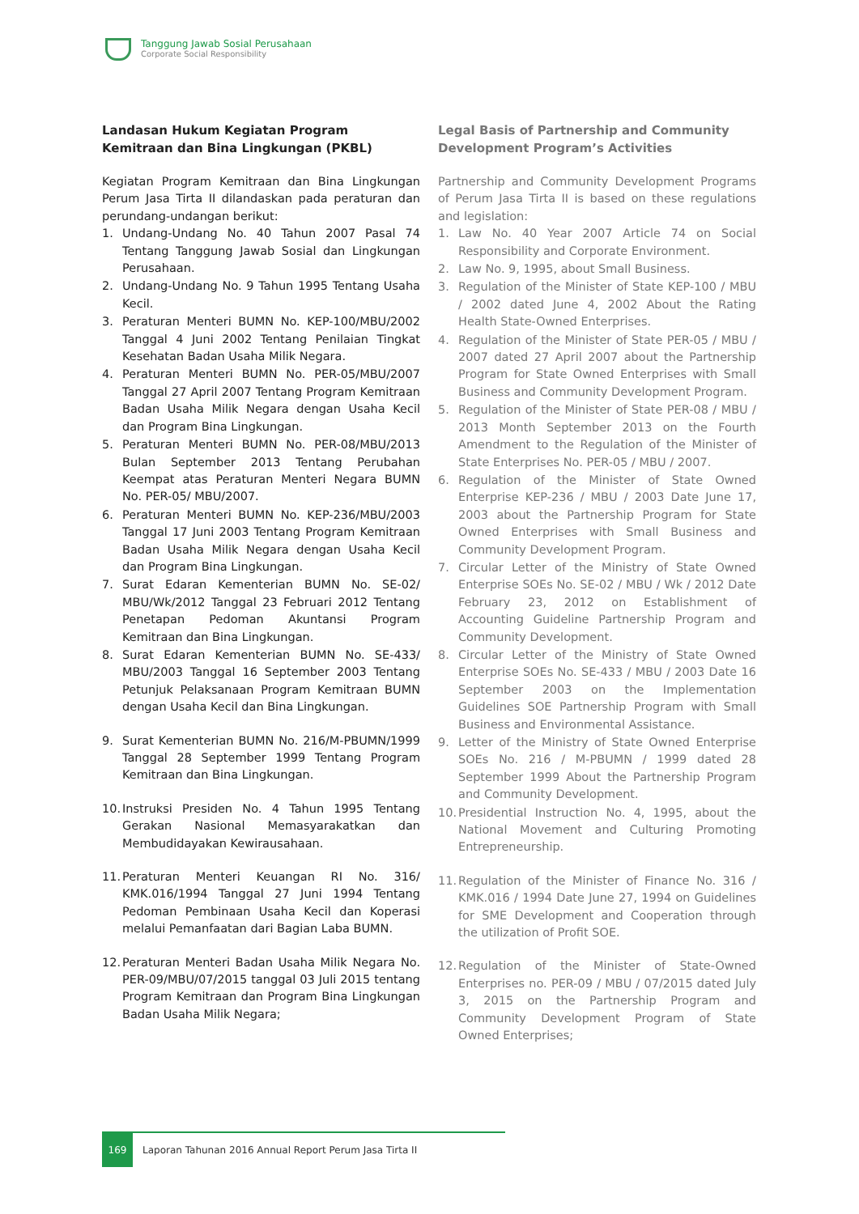Tanggung Jawab Sosial Perusahaan
Corporate Social Responsibility
Landasan Hukum Kegiatan Program Kemitraan dan Bina Lingkungan (PKBL)
Kegiatan Program Kemitraan dan Bina Lingkungan Perum Jasa Tirta II dilandaskan pada peraturan dan perundang-undangan berikut:
1. Undang-Undang No. 40 Tahun 2007 Pasal 74 Tentang Tanggung Jawab Sosial dan Lingkungan Perusahaan.
2. Undang-Undang No. 9 Tahun 1995 Tentang Usaha Kecil.
3. Peraturan Menteri BUMN No. KEP-100/MBU/2002 Tanggal 4 Juni 2002 Tentang Penilaian Tingkat Kesehatan Badan Usaha Milik Negara.
4. Peraturan Menteri BUMN No. PER-05/MBU/2007 Tanggal 27 April 2007 Tentang Program Kemitraan Badan Usaha Milik Negara dengan Usaha Kecil dan Program Bina Lingkungan.
5. Peraturan Menteri BUMN No. PER-08/MBU/2013 Bulan September 2013 Tentang Perubahan Keempat atas Peraturan Menteri Negara BUMN No. PER-05/ MBU/2007.
6. Peraturan Menteri BUMN No. KEP-236/MBU/2003 Tanggal 17 Juni 2003 Tentang Program Kemitraan Badan Usaha Milik Negara dengan Usaha Kecil dan Program Bina Lingkungan.
7. Surat Edaran Kementerian BUMN No. SE-02/ MBU/Wk/2012 Tanggal 23 Februari 2012 Tentang Penetapan Pedoman Akuntansi Program Kemitraan dan Bina Lingkungan.
8. Surat Edaran Kementerian BUMN No. SE-433/ MBU/2003 Tanggal 16 September 2003 Tentang Petunjuk Pelaksanaan Program Kemitraan BUMN dengan Usaha Kecil dan Bina Lingkungan.
9. Surat Kementerian BUMN No. 216/M-PBUMN/1999 Tanggal 28 September 1999 Tentang Program Kemitraan dan Bina Lingkungan.
10. Instruksi Presiden No. 4 Tahun 1995 Tentang Gerakan Nasional Memasyarakatkan dan Membudidayakan Kewirausahaan.
11. Peraturan Menteri Keuangan RI No. 316/ KMK.016/1994 Tanggal 27 Juni 1994 Tentang Pedoman Pembinaan Usaha Kecil dan Koperasi melalui Pemanfaatan dari Bagian Laba BUMN.
12. Peraturan Menteri Badan Usaha Milik Negara No. PER-09/MBU/07/2015 tanggal 03 Juli 2015 tentang Program Kemitraan dan Program Bina Lingkungan Badan Usaha Milik Negara;
Legal Basis of Partnership and Community Development Program’s Activities
Partnership and Community Development Programs of Perum Jasa Tirta II is based on these regulations and legislation:
1. Law No. 40 Year 2007 Article 74 on Social Responsibility and Corporate Environment.
2. Law No. 9, 1995, about Small Business.
3. Regulation of the Minister of State KEP-100 / MBU / 2002 dated June 4, 2002 About the Rating Health State-Owned Enterprises.
4. Regulation of the Minister of State PER-05 / MBU / 2007 dated 27 April 2007 about the Partnership Program for State Owned Enterprises with Small Business and Community Development Program.
5. Regulation of the Minister of State PER-08 / MBU / 2013 Month September 2013 on the Fourth Amendment to the Regulation of the Minister of State Enterprises No. PER-05 / MBU / 2007.
6. Regulation of the Minister of State Owned Enterprise KEP-236 / MBU / 2003 Date June 17, 2003 about the Partnership Program for State Owned Enterprises with Small Business and Community Development Program.
7. Circular Letter of the Ministry of State Owned Enterprise SOEs No. SE-02 / MBU / Wk / 2012 Date February 23, 2012 on Establishment of Accounting Guideline Partnership Program and Community Development.
8. Circular Letter of the Ministry of State Owned Enterprise SOEs No. SE-433 / MBU / 2003 Date 16 September 2003 on the Implementation Guidelines SOE Partnership Program with Small Business and Environmental Assistance.
9. Letter of the Ministry of State Owned Enterprise SOEs No. 216 / M-PBUMN / 1999 dated 28 September 1999 About the Partnership Program and Community Development.
10. Presidential Instruction No. 4, 1995, about the National Movement and Culturing Promoting Entrepreneurship.
11. Regulation of the Minister of Finance No. 316 / KMK.016 / 1994 Date June 27, 1994 on Guidelines for SME Development and Cooperation through the utilization of Profit SOE.
12. Regulation of the Minister of State-Owned Enterprises no. PER-09 / MBU / 07/2015 dated July 3, 2015 on the Partnership Program and Community Development Program of State Owned Enterprises;
169
Laporan Tahunan 2016 Annual Report Perum Jasa Tirta II